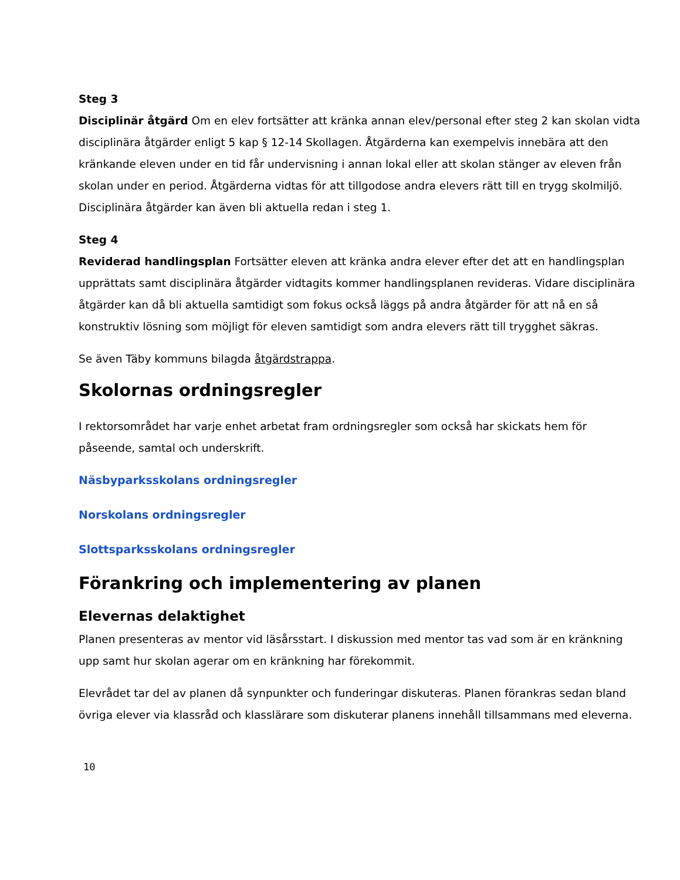Steg 3
Disciplinär åtgärd Om en elev fortsätter att kränka annan elev/personal efter steg 2 kan skolan vidta disciplinära åtgärder enligt 5 kap § 12-14 Skollagen. Åtgärderna kan exempelvis innebära att den kränkande eleven under en tid får undervisning i annan lokal eller att skolan stänger av eleven från skolan under en period. Åtgärderna vidtas för att tillgodose andra elevers rätt till en trygg skolmiljö. Disciplinära åtgärder kan även bli aktuella redan i steg 1.
Steg 4
Reviderad handlingsplan Fortsätter eleven att kränka andra elever efter det att en handlingsplan upprättats samt disciplinära åtgärder vidtagits kommer handlingsplanen revideras. Vidare disciplinära åtgärder kan då bli aktuella samtidigt som fokus också läggs på andra åtgärder för att nå en så konstruktiv lösning som möjligt för eleven samtidigt som andra elevers rätt till trygghet säkras.
Se även Täby kommuns bilagda åtgärdstrappa.
Skolornas ordningsregler
I rektorsområdet har varje enhet arbetat fram ordningsregler som också har skickats hem för påseende, samtal och underskrift.
Näsbyparksskolans ordningsregler
Norskolans ordningsregler
Slottsparksskolans ordningsregler
Förankring och implementering av planen
Elevernas delaktighet
Planen presenteras av mentor vid läsårsstart. I diskussion med mentor tas vad som är en kränkning upp samt hur skolan agerar om en kränkning har förekommit.
Elevrådet tar del av planen då synpunkter och funderingar diskuteras. Planen förankras sedan bland övriga elever via klassråd och klasslärare som diskuterar planens innehåll tillsammans med eleverna.
10